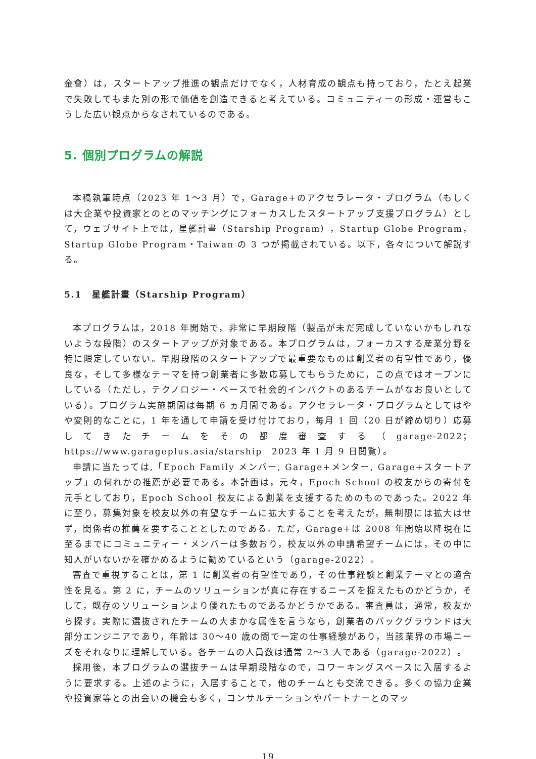金會）は，スタートアップ推進の観点だけでなく，人材育成の観点も持っており，たとえ起業で失敗してもまた別の形で価値を創造できると考えている。コミュニティーの形成・運営もこうした広い観点からなされているのである。
5. 個別プログラムの解説
本稿執筆時点（2023 年 1～3 月）で，Garage+のアクセラレータ・プログラム（もしくは大企業や投資家とのとのマッチングにフォーカスしたスタートアップ支援プログラム）として，ウェブサイト上では，星艦計畫（Starship Program），Startup Globe Program，Startup Globe Program・Taiwan の 3 つが掲載されている。以下，各々について解説する。
5.1　星艦計畫（Starship Program）
本プログラムは，2018 年開始で，非常に早期段階（製品が未だ完成していないかもしれないような段階）のスタートアップが対象である。本プログラムは，フォーカスする産業分野を特に限定していない。早期段階のスタートアップで最重要なものは創業者の有望性であり，優良な，そして多様なテーマを持つ創業者に多数応募してもらうために，この点ではオープンにしている（ただし，テクノロジー・ベースで社会的インパクトのあるチームがなお良いとしている）。プログラム実施期間は毎期 6 ヵ月間である。アクセラレータ・プログラムとしてはやや変則的なことに，1 年を通して申請を受け付けており，毎月 1 回（20 日が締め切り）応募してきたチームをその都度審査する（garage-2022；https://www.garageplus.asia/starship　2023 年 1 月 9 日閲覧）。
申請に当たっては,「Epoch Family メンバー, Garage+メンター, Garage+スタートアップ」の何れかの推薦が必要である。本計画は，元々，Epoch School の校友からの寄付を元手としており，Epoch School 校友による創業を支援するためのものであった。2022 年に至り，募集対象を校友以外の有望なチームに拡大することを考えたが，無制限には拡大はせず，関係者の推薦を要することとしたのである。ただ，Garage+は 2008 年開始以降現在に至るまでにコミュニティー・メンバーは多数おり，校友以外の申請希望チームには，その中に知人がいないかを確かめるように勧めているという（garage-2022）。
審査で重視することは，第 1 に創業者の有望性であり，その仕事経験と創業テーマとの適合性を見る。第 2 に，チームのソリューションが真に存在するニーズを捉えたものかどうか，そして，既存のソリューションより優れたものであるかどうかである。審査員は，通常，校友から探す。実際に選抜されたチームの大まかな属性を言うなら，創業者のバックグラウンドは大部分エンジニアであり，年齢は 30～40 歳の間で一定の仕事経験があり，当該業界の市場ニーズをそれなりに理解している。各チームの人員数は通常 2～3 人である（garage-2022）。
採用後，本プログラムの選抜チームは早期段階なので，コワーキングスペースに入居するように要求する。上述のように，入居することで，他のチームとも交流できる。多くの協力企業や投資家等との出会いの機会も多く，コンサルテーションやパートナーとのマッ
19